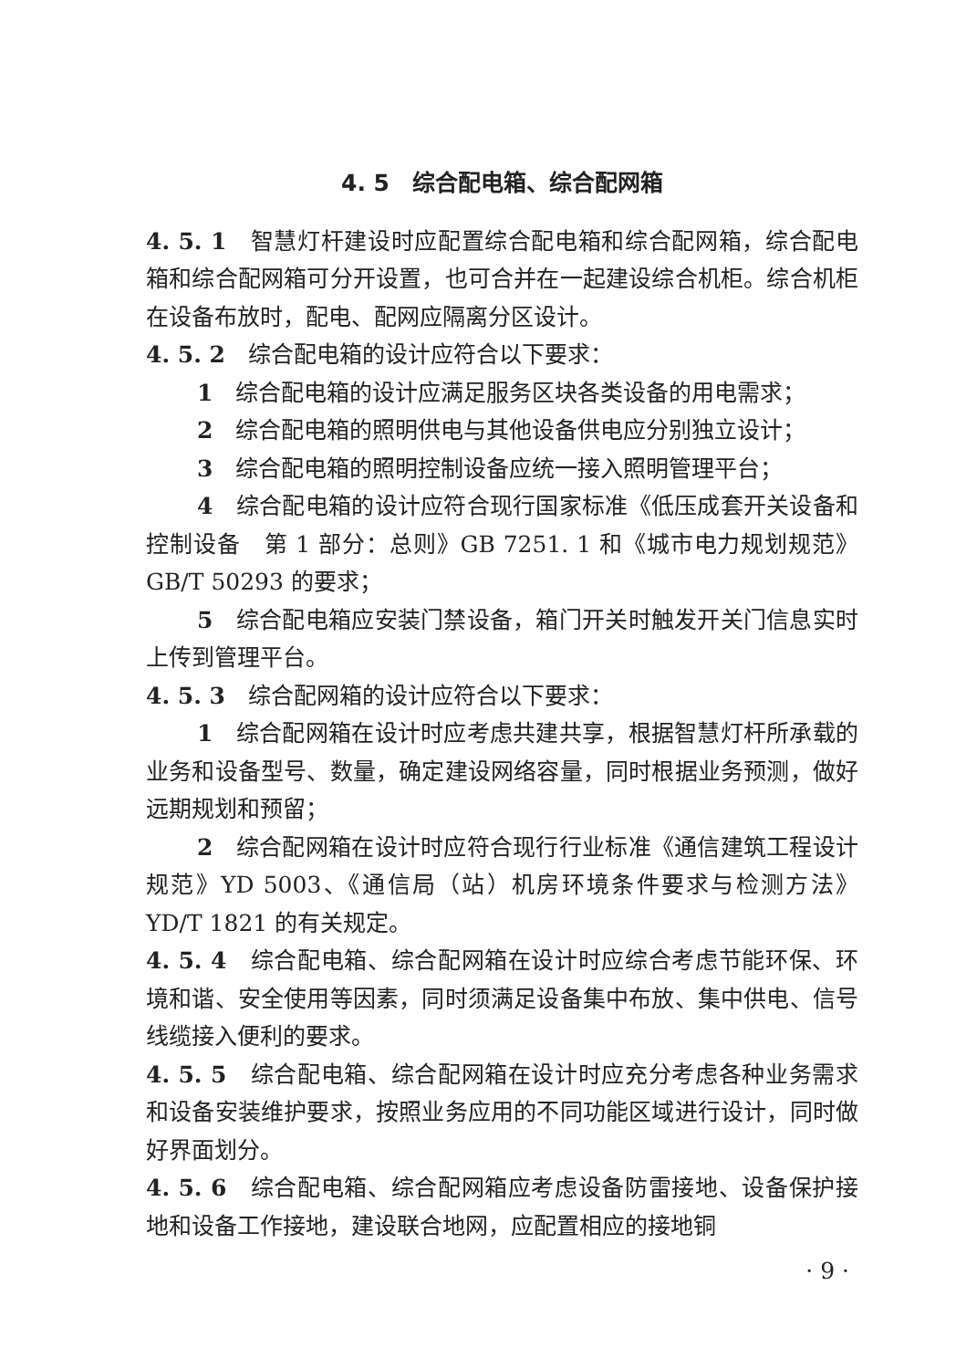4. 5　综合配电箱、综合配网箱
4. 5. 1　智慧灯杆建设时应配置综合配电箱和综合配网箱，综合配电箱和综合配网箱可分开设置，也可合并在一起建设综合机柜。综合机柜在设备布放时，配电、配网应隔离分区设计。
4. 5. 2　综合配电箱的设计应符合以下要求：
1　综合配电箱的设计应满足服务区块各类设备的用电需求；
2　综合配电箱的照明供电与其他设备供电应分别独立设计；
3　综合配电箱的照明控制设备应统一接入照明管理平台；
4　综合配电箱的设计应符合现行国家标准《低压成套开关设备和控制设备　第 1 部分：总则》GB 7251. 1 和《城市电力规划规范》GB/T 50293 的要求；
5　综合配电箱应安装门禁设备，箱门开关时触发开关门信息实时上传到管理平台。
4. 5. 3　综合配网箱的设计应符合以下要求：
1　综合配网箱在设计时应考虑共建共享，根据智慧灯杆所承载的业务和设备型号、数量，确定建设网络容量，同时根据业务预测，做好远期规划和预留；
2　综合配网箱在设计时应符合现行行业标准《通信建筑工程设计规范》YD 5003、《通信局（站）机房环境条件要求与检测方法》YD/T 1821 的有关规定。
4. 5. 4　综合配电箱、综合配网箱在设计时应综合考虑节能环保、环境和谐、安全使用等因素，同时须满足设备集中布放、集中供电、信号线缆接入便利的要求。
4. 5. 5　综合配电箱、综合配网箱在设计时应充分考虑各种业务需求和设备安装维护要求，按照业务应用的不同功能区域进行设计，同时做好界面划分。
4. 5. 6　综合配电箱、综合配网箱应考虑设备防雷接地、设备保护接地和设备工作接地，建设联合地网，应配置相应的接地铜
· 9 ·